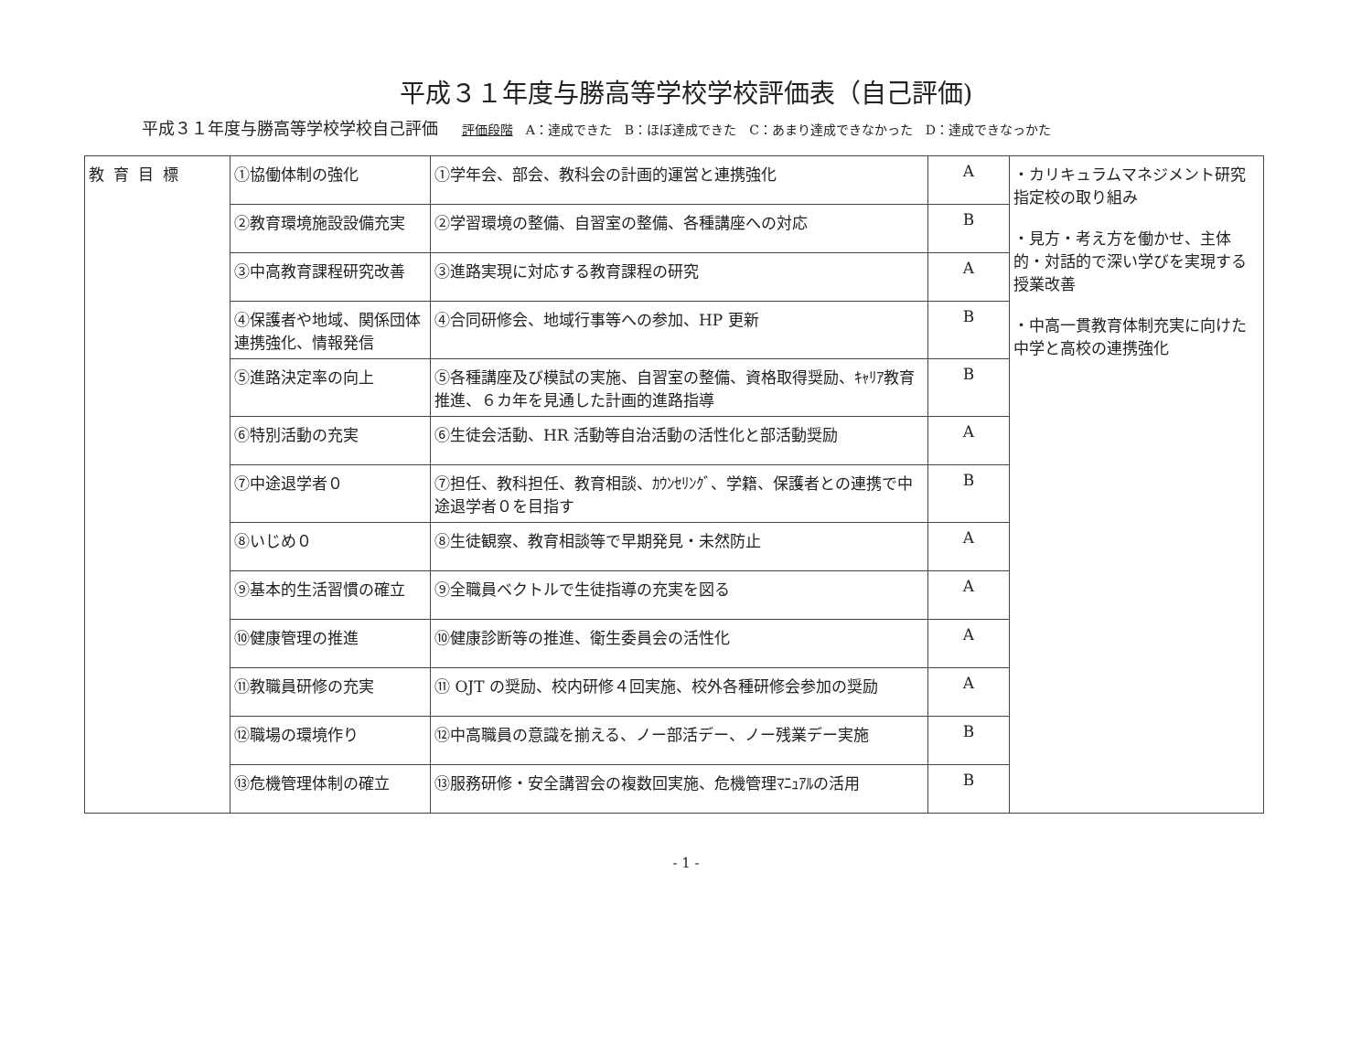平成３１年度与勝高等学校学校評価表（自己評価)
平成３１年度与勝高等学校学校自己評価 評価段階　A：達成できた　B：ほぼ達成できた　C：あまり達成できなかった　D：達成できなっかた
| 教育目標 | ①協働体制の強化 | ①学年会、部会、教科会の計画的運営と連携強化 | A | ・カリキュラムマネジメント研究指定校の取り組み ・見方・考え方を働かせ、主体的・対話的で深い学びを実現する授業改善 ・中高一貫教育体制充実に向けた中学と高校の連携強化 |
| | ②教育環境施設設備充実 | ②学習環境の整備、自習室の整備、各種講座への対応 | B | |
| | ③中高教育課程研究改善 | ③進路実現に対応する教育課程の研究 | A | |
| | ④保護者や地域、関係団体連携強化、情報発信 | ④合同研修会、地域行事等への参加、HP 更新 | B | |
| | ⑤進路決定率の向上 | ⑤各種講座及び模試の実施、自習室の整備、資格取得奨励、ｷｬﾘｱ教育推進、６カ年を見通した計画的進路指導 | B | |
| | ⑥特別活動の充実 | ⑥生徒会活動、HR 活動等自治活動の活性化と部活動奨励 | A | |
| | ⑦中途退学者０ | ⑦担任、教科担任、教育相談、ｶｳﾝｾﾘﾝｸﾞ、学籍、保護者との連携で中途退学者０を目指す | B | |
| | ⑧いじめ０ | ⑧生徒観察、教育相談等で早期発見・未然防止 | A | |
| | ⑨基本的生活習慣の確立 | ⑨全職員ベクトルで生徒指導の充実を図る | A | |
| | ⑩健康管理の推進 | ⑩健康診断等の推進、衛生委員会の活性化 | A | |
| | ⑪教職員研修の充実 | ⑪ OJT の奨励、校内研修４回実施、校外各種研修会参加の奨励 | A | |
| | ⑫職場の環境作り | ⑫中高職員の意識を揃える、ノー部活デー、ノー残業デー実施 | B | |
| | ⑬危機管理体制の確立 | ⑬服務研修・安全講習会の複数回実施、危機管理ﾏﾆｭｱﾙの活用 | B | |
- 1 -